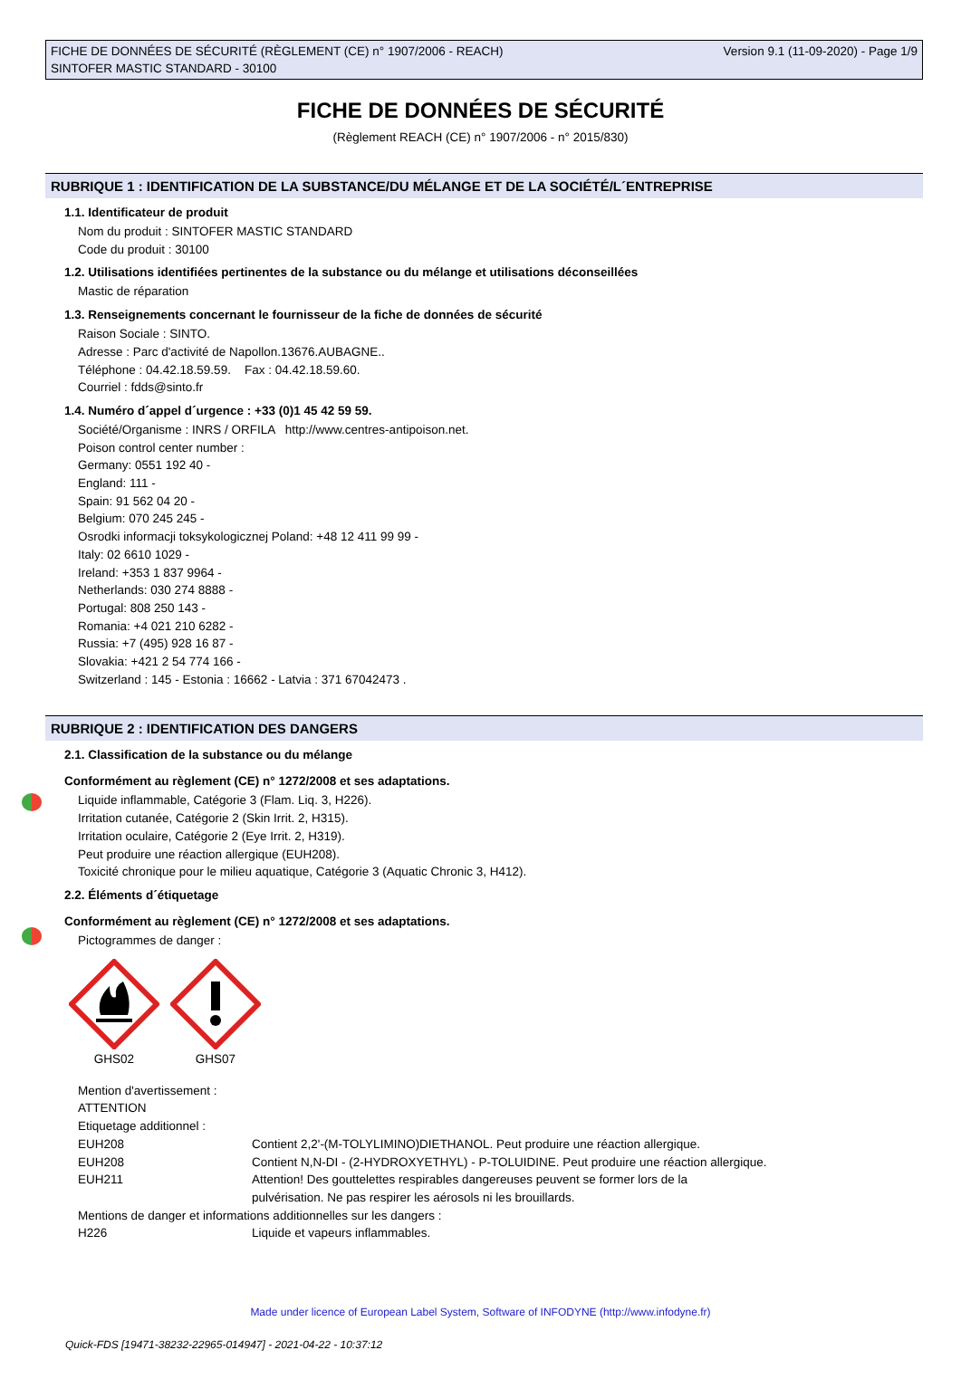FICHE DE DONNÉES DE SÉCURITÉ (RÈGLEMENT (CE) n° 1907/2006 - REACH)
SINTOFER MASTIC STANDARD - 30100
Version 9.1 (11-09-2020) - Page 1/9
FICHE DE DONNÉES DE SÉCURITÉ
(Règlement REACH (CE) n° 1907/2006 - n° 2015/830)
RUBRIQUE 1 : IDENTIFICATION DE LA SUBSTANCE/DU MÉLANGE ET DE LA SOCIÉTÉ/L´ENTREPRISE
1.1. Identificateur de produit
Nom du produit : SINTOFER MASTIC STANDARD
Code du produit : 30100
1.2. Utilisations identifiées pertinentes de la substance ou du mélange et utilisations déconseillées
Mastic de réparation
1.3. Renseignements concernant le fournisseur de la fiche de données de sécurité
Raison Sociale : SINTO.
Adresse : Parc d'activité de Napollon.13676.AUBAGNE..
Téléphone : 04.42.18.59.59. Fax : 04.42.18.59.60.
Courriel : fdds@sinto.fr
1.4. Numéro d´appel d´urgence : +33 (0)1 45 42 59 59.
Société/Organisme : INRS / ORFILA http://www.centres-antipoison.net.
Poison control center number :
Germany: 0551 192 40 -
England: 111 -
Spain: 91 562 04 20 -
Belgium: 070 245 245 -
Osrodki informacji toksykologicznej Poland: +48 12 411 99 99 -
Italy: 02 6610 1029 -
Ireland: +353 1 837 9964 -
Netherlands: 030 274 8888 -
Portugal: 808 250 143 -
Romania: +4 021 210 6282 -
Russia: +7 (495) 928 16 87 -
Slovakia: +421 2 54 774 166 -
Switzerland : 145 - Estonia : 16662 - Latvia : 371 67042473 .
RUBRIQUE 2 : IDENTIFICATION DES DANGERS
2.1. Classification de la substance ou du mélange
Conformément au règlement (CE) n° 1272/2008 et ses adaptations.
Liquide inflammable, Catégorie 3 (Flam. Liq. 3, H226).
Irritation cutanée, Catégorie 2 (Skin Irrit. 2, H315).
Irritation oculaire, Catégorie 2 (Eye Irrit. 2, H319).
Peut produire une réaction allergique (EUH208).
Toxicité chronique pour le milieu aquatique, Catégorie 3 (Aquatic Chronic 3, H412).
2.2. Éléments d´étiquetage
Conformément au règlement (CE) n° 1272/2008 et ses adaptations.
Pictogrammes de danger :
GHS02 GHS07
Mention d'avertissement :
ATTENTION
Etiquetage additionnel :
EUH208 Contient 2,2'-(M-TOLYLIMINO)DIETHANOL. Peut produire une réaction allergique.
EUH208 Contient N,N-DI - (2-HYDROXYETHYL) - P-TOLUIDINE. Peut produire une réaction allergique.
EUH211 Attention! Des gouttelettes respirables dangereuses peuvent se former lors de la
pulvérisation. Ne pas respirer les aérosols ni les brouillards.
Mentions de danger et informations additionnelles sur les dangers :
H226 Liquide et vapeurs inflammables.
Made under licence of European Label System, Software of INFODYNE (http://www.infodyne.fr)
Quick-FDS [19471-38232-22965-014947] - 2021-04-22 - 10:37:12